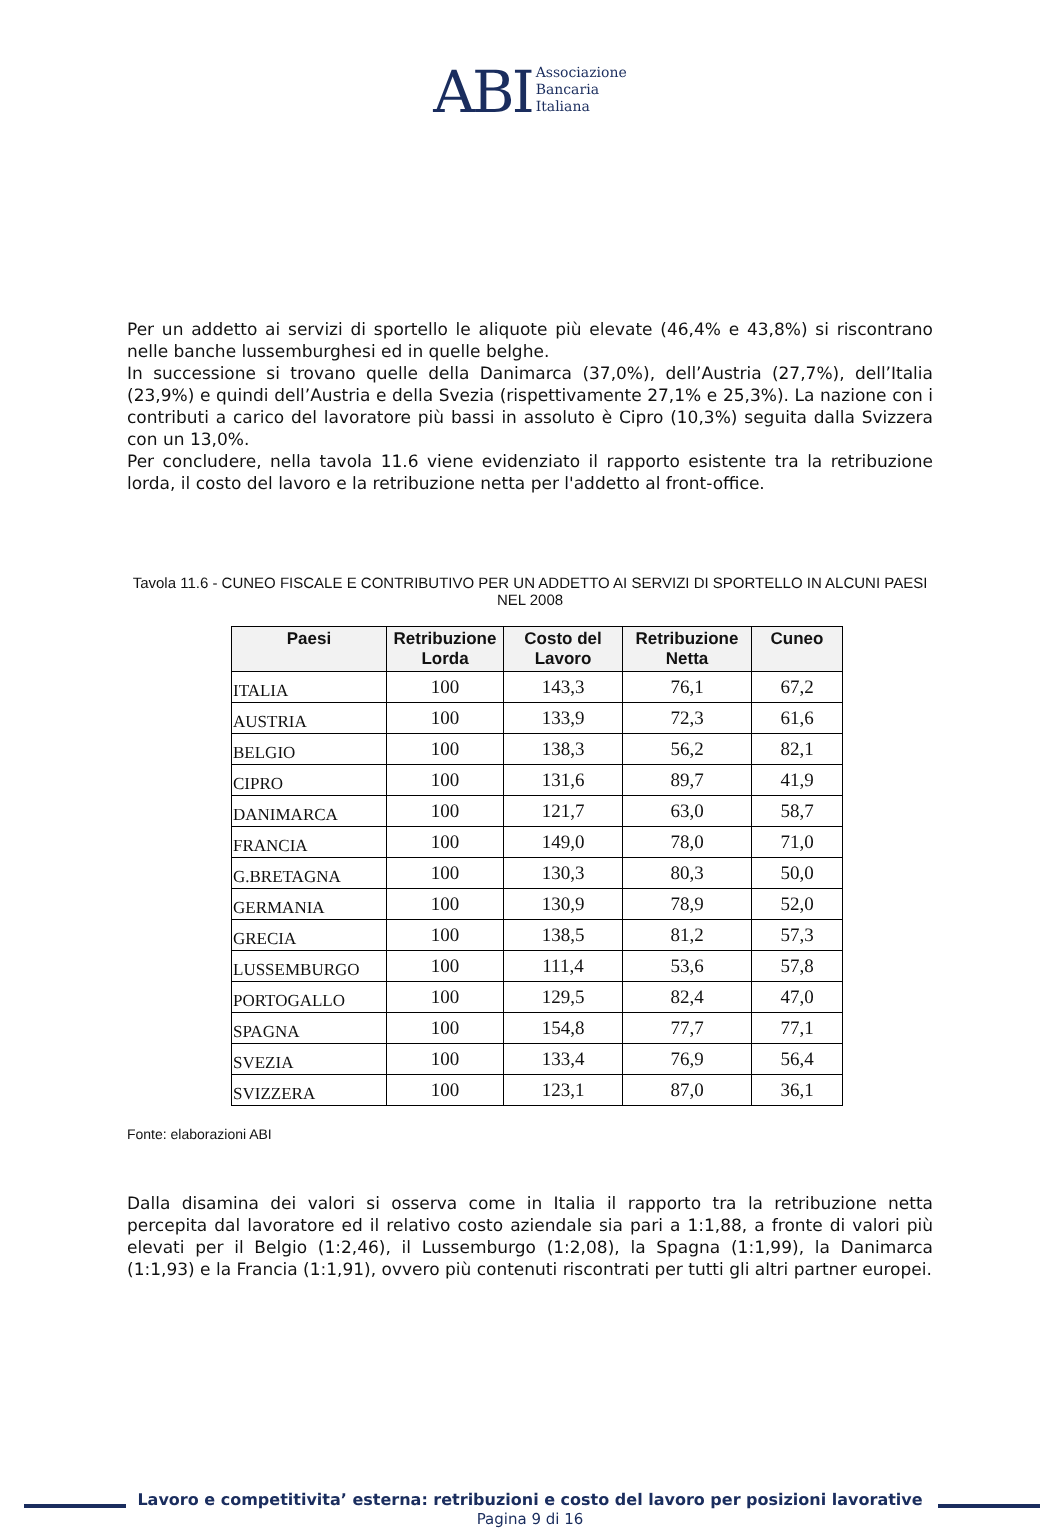ABI Associazione
Bancaria
Italiana
Per un addetto ai servizi di sportello le aliquote più elevate (46,4% e 43,8%) si riscontrano nelle banche lussemburghesi ed in quelle belghe.
In successione si trovano quelle della Danimarca (37,0%), dell’Austria (27,7%), dell’Italia (23,9%) e quindi dell’Austria e della Svezia (rispettivamente 27,1% e 25,3%). La nazione con i contributi a carico del lavoratore più bassi in assoluto è Cipro (10,3%) seguita dalla Svizzera con un 13,0%.
Per concludere, nella tavola 11.6 viene evidenziato il rapporto esistente tra la retribuzione lorda, il costo del lavoro e la retribuzione netta per l'addetto al front-office.
Tavola 11.6 - CUNEO FISCALE E CONTRIBUTIVO PER UN ADDETTO AI SERVIZI DI SPORTELLO IN ALCUNI PAESI NEL 2008
| Paesi | Retribuzione Lorda | Costo del Lavoro | Retribuzione Netta | Cuneo |
| --- | --- | --- | --- | --- |
| ITALIA | 100 | 143,3 | 76,1 | 67,2 |
| AUSTRIA | 100 | 133,9 | 72,3 | 61,6 |
| BELGIO | 100 | 138,3 | 56,2 | 82,1 |
| CIPRO | 100 | 131,6 | 89,7 | 41,9 |
| DANIMARCA | 100 | 121,7 | 63,0 | 58,7 |
| FRANCIA | 100 | 149,0 | 78,0 | 71,0 |
| G.BRETAGNA | 100 | 130,3 | 80,3 | 50,0 |
| GERMANIA | 100 | 130,9 | 78,9 | 52,0 |
| GRECIA | 100 | 138,5 | 81,2 | 57,3 |
| LUSSEMBURGO | 100 | 111,4 | 53,6 | 57,8 |
| PORTOGALLO | 100 | 129,5 | 82,4 | 47,0 |
| SPAGNA | 100 | 154,8 | 77,7 | 77,1 |
| SVEZIA | 100 | 133,4 | 76,9 | 56,4 |
| SVIZZERA | 100 | 123,1 | 87,0 | 36,1 |
Fonte: elaborazioni ABI
Dalla disamina dei valori si osserva come in Italia il rapporto tra la retribuzione netta percepita dal lavoratore ed il relativo costo aziendale sia pari a 1:1,88, a fronte di valori più elevati per il Belgio (1:2,46), il Lussemburgo (1:2,08), la Spagna (1:1,99), la Danimarca (1:1,93) e la Francia (1:1,91), ovvero più contenuti riscontrati per tutti gli altri partner europei.
Lavoro e competitivita’ esterna: retribuzioni e costo del lavoro per posizioni lavorative
Pagina 9 di 16